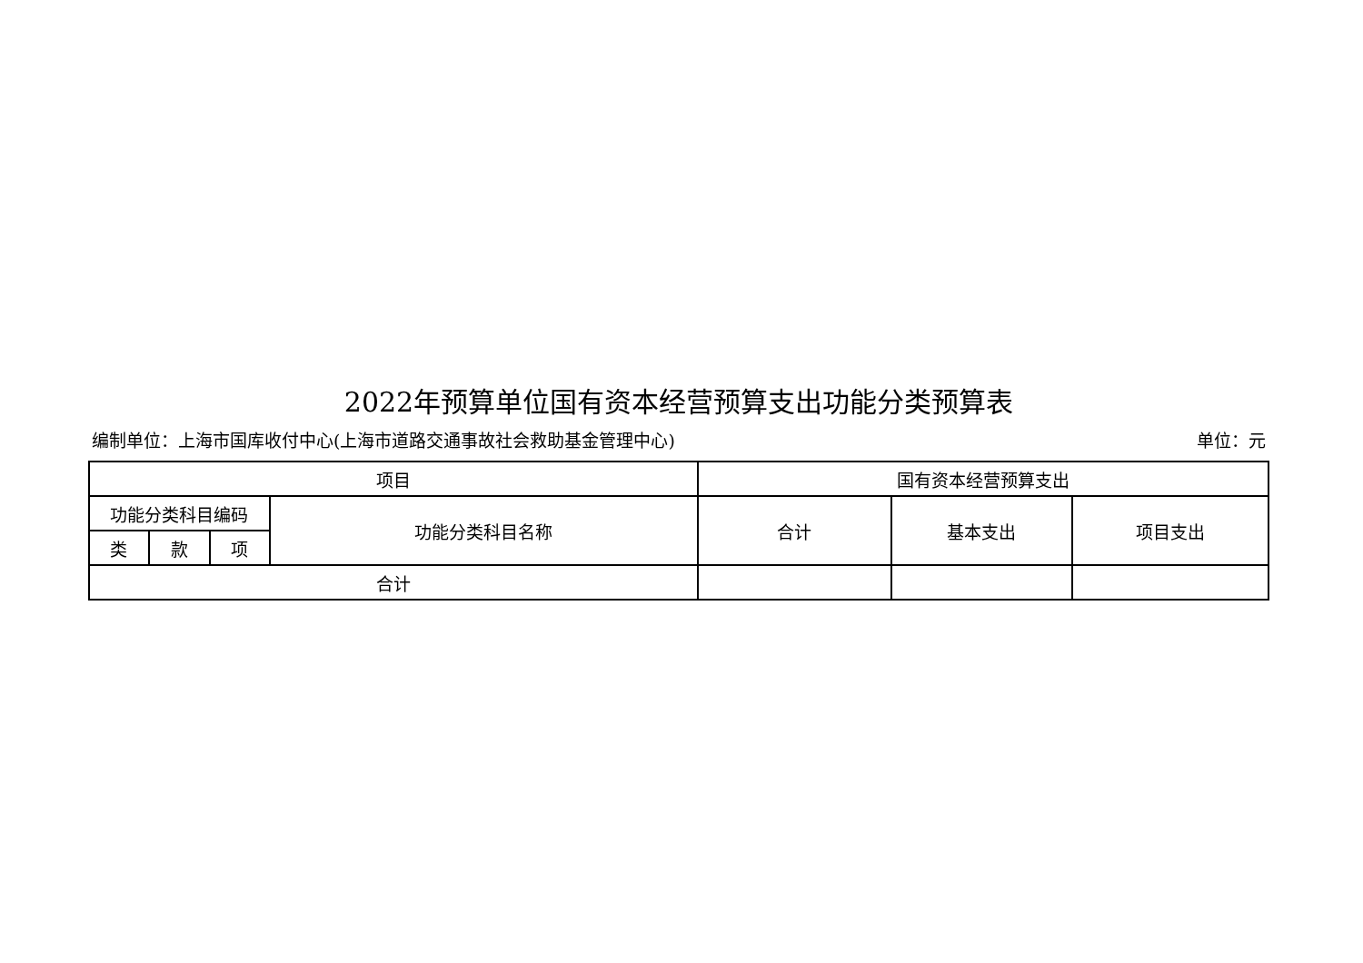2022年预算单位国有资本经营预算支出功能分类预算表
编制单位：上海市国库收付中心(上海市道路交通事故社会救助基金管理中心) 单位：元
| 项目 | | | | 国有资本经营预算支出 | | |
| --- | --- | --- | --- | --- | --- | --- |
| 功能分类科目编码 | | | 功能分类科目名称 | 合计 | 基本支出 | 项目支出 |
| 类 | 款 | 项 | | | | |
| 合计 | | | | | | |